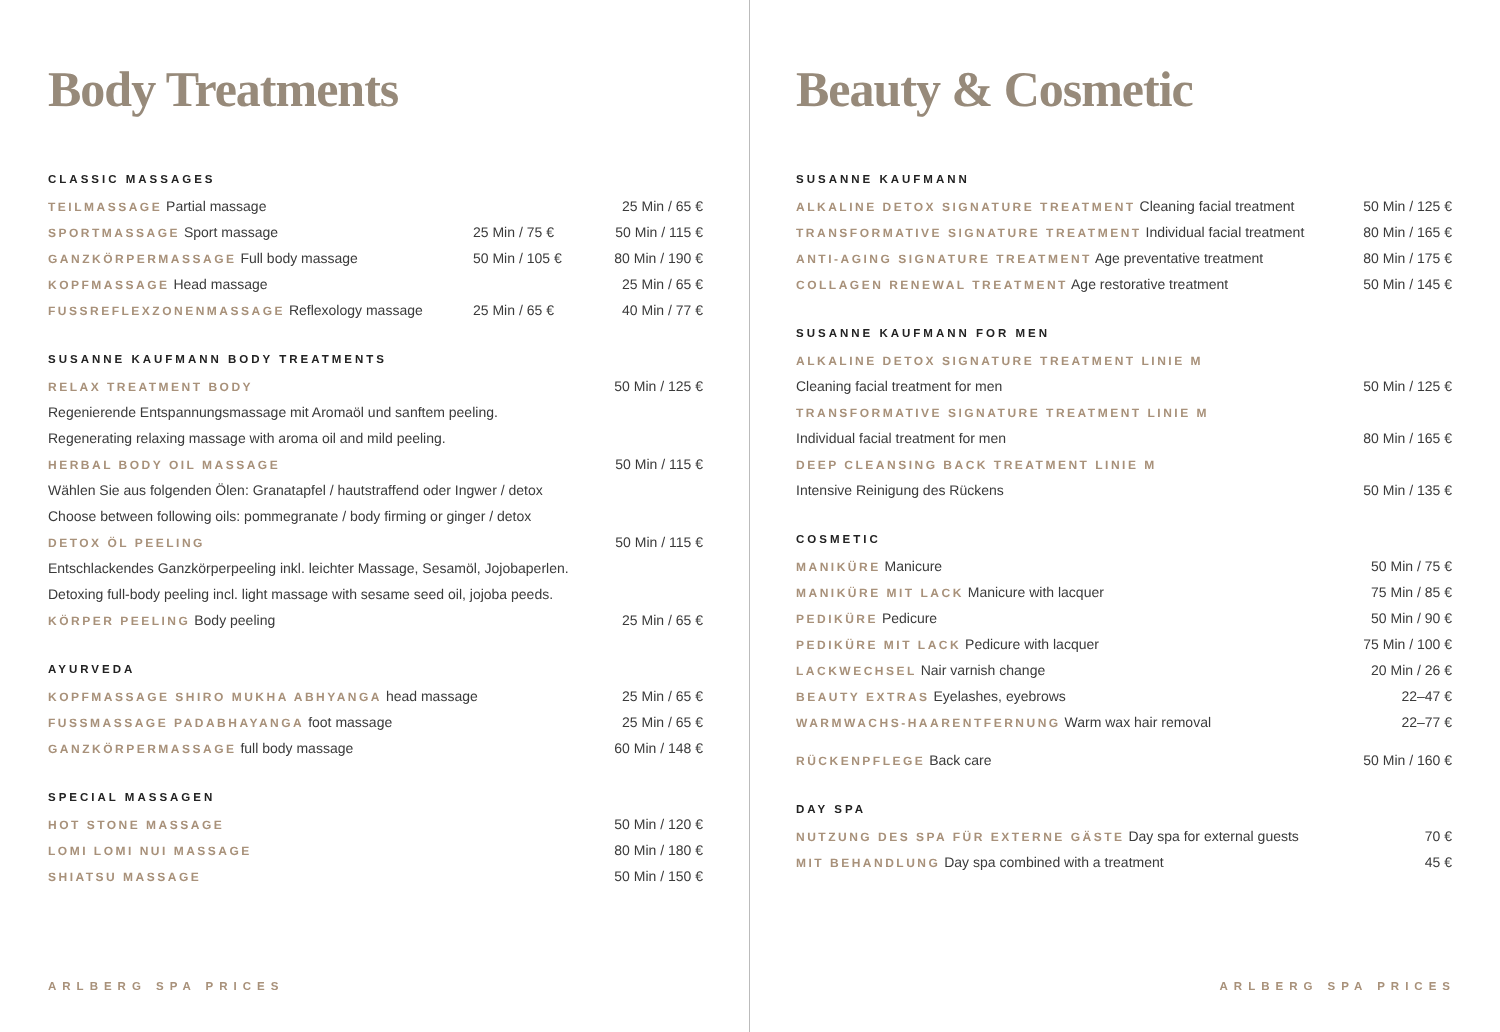Body Treatments
CLASSIC MASSAGES
| TEILMASSAGE Partial massage | | 25 Min / 65 € |
| SPORTMASSAGE Sport massage | 25 Min / 75 € | 50 Min / 115 € |
| GANZKÖRPERMASSAGE Full body massage | 50 Min / 105 € | 80 Min / 190 € |
| KOPFMASSAGE Head massage | | 25 Min / 65 € |
| FUSSREFLEXZONENMASSAGE Reflexology massage | 25 Min / 65 € | 40 Min / 77 € |
SUSANNE KAUFMANN BODY TREATMENTS
| RELAX TREATMENT BODY | 50 Min / 125 € |
| Regenierende Entspannungsmassage mit Aromaöl und sanftem peeling. | |
| Regenerating relaxing massage with aroma oil and mild peeling. | |
| HERBAL BODY OIL MASSAGE | 50 Min / 115 € |
| Wählen Sie aus folgenden Ölen: Granatapfel / hautstraffend oder Ingwer / detox | |
| Choose between following oils: pommegranate / body firming or ginger / detox | |
| DETOX ÖL PEELING | 50 Min / 115 € |
| Entschlackendes Ganzkörperpeeling inkl. leichter Massage, Sesamöl, Jojobaperlen. | |
| Detoxing full-body peeling incl. light massage with sesame seed oil, jojoba peeds. | |
| KÖRPER PEELING Body peeling | 25 Min / 65 € |
AYURVEDA
| KOPFMASSAGE SHIRO MUKHA ABHYANGA head massage | 25 Min / 65 € |
| FUSSMASSAGE PADABHAYANGA foot massage | 25 Min / 65 € |
| GANZKÖRPERMASSAGE full body massage | 60 Min / 148 € |
SPECIAL MASSAGEN
| HOT STONE MASSAGE | 50 Min / 120 € |
| LOMI LOMI NUI MASSAGE | 80 Min / 180 € |
| SHIATSU MASSAGE | 50 Min / 150 € |
ARLBERG SPA PRICES
Beauty & Cosmetic
SUSANNE KAUFMANN
| ALKALINE DETOX SIGNATURE TREATMENT Cleaning facial treatment | 50 Min / 125 € |
| TRANSFORMATIVE SIGNATURE TREATMENT Individual facial treatment | 80 Min / 165 € |
| ANTI-AGING SIGNATURE TREATMENT Age preventative treatment | 80 Min / 175 € |
| COLLAGEN RENEWAL TREATMENT Age restorative treatment | 50 Min / 145 € |
SUSANNE KAUFMANN FOR MEN
| ALKALINE DETOX SIGNATURE TREATMENT LINIE M | |
| Cleaning facial treatment for men | 50 Min / 125 € |
| TRANSFORMATIVE SIGNATURE TREATMENT LINIE M | |
| Individual facial treatment for men | 80 Min / 165 € |
| DEEP CLEANSING BACK TREATMENT LINIE M | |
| Intensive Reinigung des Rückens | 50 Min / 135 € |
COSMETIC
| MANIKÜRE Manicure | 50 Min / 75 € |
| MANIKÜRE MIT LACK Manicure with lacquer | 75 Min / 85 € |
| PEDIKÜRE Pedicure | 50 Min / 90 € |
| PEDIKÜRE MIT LACK Pedicure with lacquer | 75 Min / 100 € |
| LACKWECHSEL Nair varnish change | 20 Min / 26 € |
| BEAUTY EXTRAS Eyelashes, eyebrows | 22–47 € |
| WARMWACHS-HAARENTFERNUNG Warm wax hair removal | 22–77 € |
| RÜCKENPFLEGE Back care | 50 Min / 160 € |
DAY SPA
| NUTZUNG DES SPA FÜR EXTERNE GÄSTE Day spa for external guests | 70 € |
| MIT BEHANDLUNG Day spa combined with a treatment | 45 € |
ARLBERG SPA PRICES